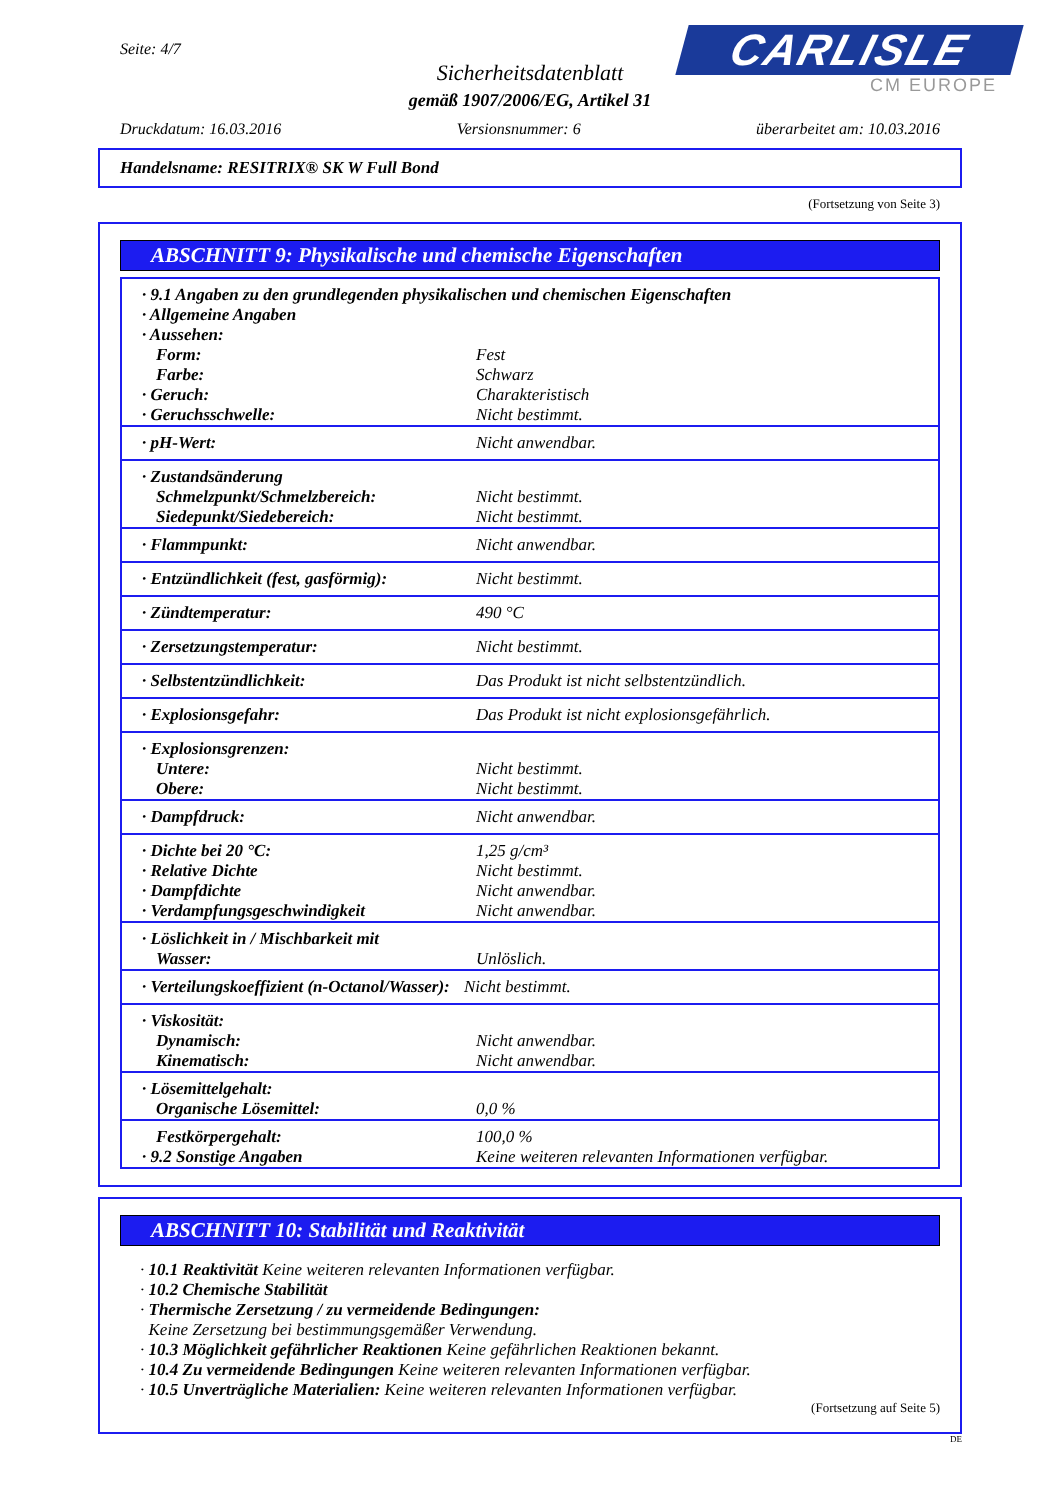Seite: 4/7
Sicherheitsdatenblatt
gemäß 1907/2006/EG, Artikel 31
CARLISLE
CM EUROPE
Druckdatum: 16.03.2016 Versionsnummer: 6 überarbeitet am: 10.03.2016
Handelsname: RESITRIX® SK W Full Bond
(Fortsetzung von Seite 3)
ABSCHNITT 9: Physikalische und chemische Eigenschaften
| · 9.1 Angaben zu den grundlegenden physikalischen und chemischen Eigenschaften | |
| · Allgemeine Angaben | |
| · Aussehen: | |
| Form: | Fest |
| Farbe: | Schwarz |
| · Geruch: | Charakteristisch |
| · Geruchsschwelle: | Nicht bestimmt. |
| · pH-Wert: | Nicht anwendbar. |
| · Zustandsänderung | |
| Schmelzpunkt/Schmelzbereich: | Nicht bestimmt. |
| Siedepunkt/Siedebereich: | Nicht bestimmt. |
| · Flammpunkt: | Nicht anwendbar. |
| · Entzündlichkeit (fest, gasförmig): | Nicht bestimmt. |
| · Zündtemperatur: | 490 °C |
| · Zersetzungstemperatur: | Nicht bestimmt. |
| · Selbstentzündlichkeit: | Das Produkt ist nicht selbstentzündlich. |
| · Explosionsgefahr: | Das Produkt ist nicht explosionsgefährlich. |
| · Explosionsgrenzen: | |
| Untere: | Nicht bestimmt. |
| Obere: | Nicht bestimmt. |
| · Dampfdruck: | Nicht anwendbar. |
| · Dichte bei 20 °C: | 1,25 g/cm³ |
| · Relative Dichte | Nicht bestimmt. |
| · Dampfdichte | Nicht anwendbar. |
| · Verdampfungsgeschwindigkeit | Nicht anwendbar. |
| · Löslichkeit in / Mischbarkeit mit | |
| Wasser: | Unlöslich. |
| · Verteilungskoeffizient (n-Octanol/Wasser): | Nicht bestimmt. |
| · Viskosität: | |
| Dynamisch: | Nicht anwendbar. |
| Kinematisch: | Nicht anwendbar. |
| · Lösemittelgehalt: | |
| Organische Lösemittel: | 0,0 % |
| Festkörpergehalt: | 100,0 % |
| · 9.2 Sonstige Angaben | Keine weiteren relevanten Informationen verfügbar. |
ABSCHNITT 10: Stabilität und Reaktivität
· 10.1 Reaktivität Keine weiteren relevanten Informationen verfügbar.
· 10.2 Chemische Stabilität
· Thermische Zersetzung / zu vermeidende Bedingungen:
Keine Zersetzung bei bestimmungsgemäßer Verwendung.
· 10.3 Möglichkeit gefährlicher Reaktionen Keine gefährlichen Reaktionen bekannt.
· 10.4 Zu vermeidende Bedingungen Keine weiteren relevanten Informationen verfügbar.
· 10.5 Unverträgliche Materialien: Keine weiteren relevanten Informationen verfügbar.
(Fortsetzung auf Seite 5)
DE